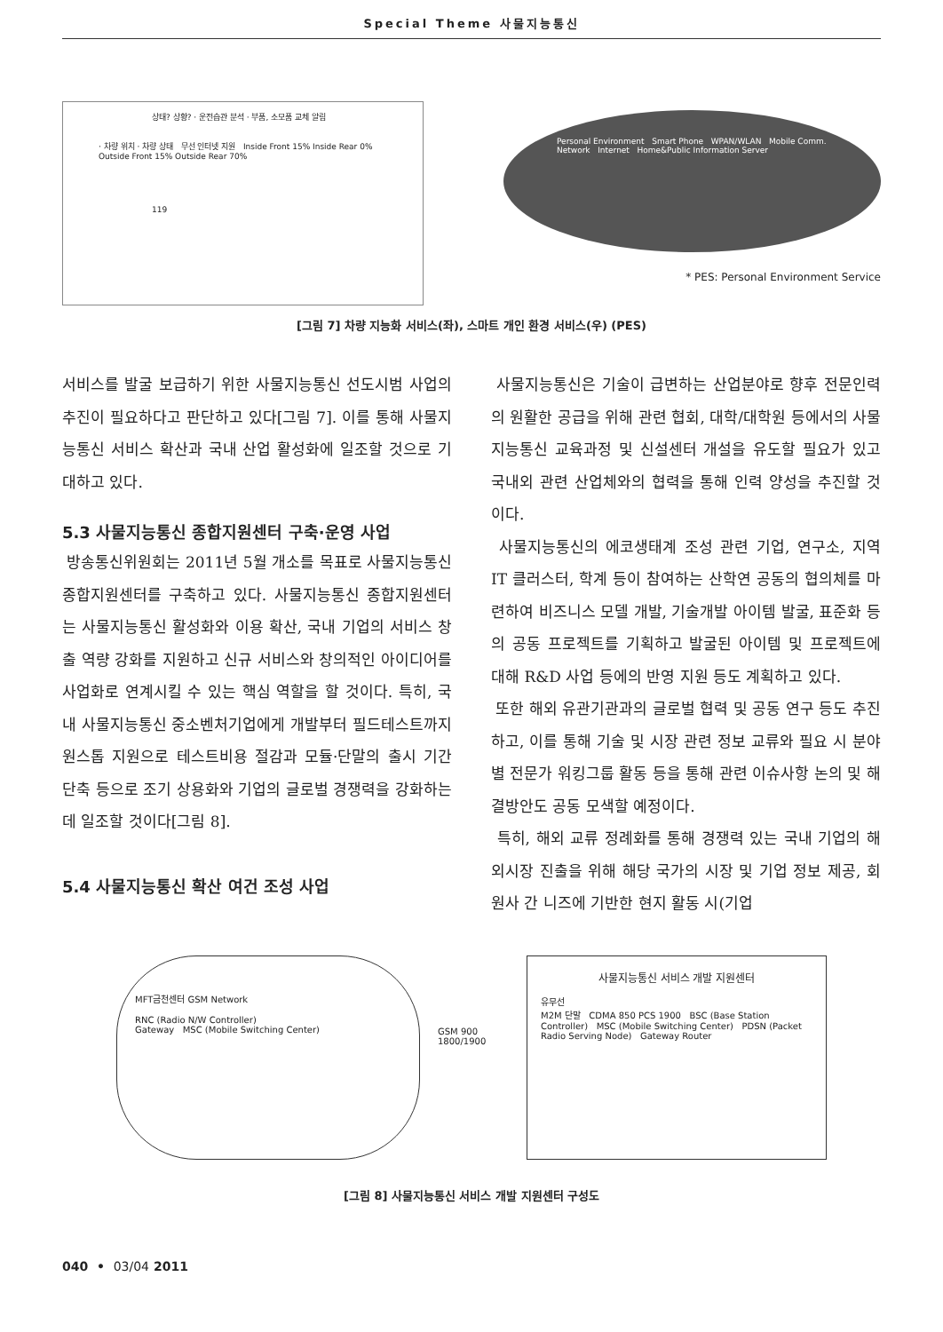Special Theme 사물지능통신
상태? 상황? · 운전습관 분석 · 부품, 소모품 교체 알림
· 차량 위치 · 차량 상태 무선 인터넷 지원 Inside Front 15% Inside Rear 0% Outside Front 15% Outside Rear 70%
119
Personal Environment Smart Phone WPAN/WLAN Mobile Comm. Network Internet Home&Public Information Server
* PES: Personal Environment Service
[그림 7] 차량 지능화 서비스(좌), 스마트 개인 환경 서비스(우) (PES)
서비스를 발굴 보급하기 위한 사물지능통신 선도시범 사업의 추진이 필요하다고 판단하고 있다[그림 7]. 이를 통해 사물지능통신 서비스 확산과 국내 산업 활성화에 일조할 것으로 기대하고 있다.
5.3 사물지능통신 종합지원센터 구축·운영 사업
방송통신위원회는 2011년 5월 개소를 목표로 사물지능통신 종합지원센터를 구축하고 있다. 사물지능통신 종합지원센터는 사물지능통신 활성화와 이용 확산, 국내 기업의 서비스 창출 역량 강화를 지원하고 신규 서비스와 창의적인 아이디어를 사업화로 연계시킬 수 있는 핵심 역할을 할 것이다. 특히, 국내 사물지능통신 중소벤처기업에게 개발부터 필드테스트까지 원스톱 지원으로 테스트비용 절감과 모듈·단말의 출시 기간 단축 등으로 조기 상용화와 기업의 글로벌 경쟁력을 강화하는데 일조할 것이다[그림 8].
5.4 사물지능통신 확산 여건 조성 사업
사물지능통신은 기술이 급변하는 산업분야로 향후 전문인력의 원활한 공급을 위해 관련 협회, 대학/대학원 등에서의 사물지능통신 교육과정 및 신설센터 개설을 유도할 필요가 있고 국내외 관련 산업체와의 협력을 통해 인력 양성을 추진할 것이다.
사물지능통신의 에코생태계 조성 관련 기업, 연구소, 지역 IT 클러스터, 학계 등이 참여하는 산학연 공동의 협의체를 마련하여 비즈니스 모델 개발, 기술개발 아이템 발굴, 표준화 등의 공동 프로젝트를 기획하고 발굴된 아이템 및 프로젝트에 대해 R&D 사업 등에의 반영 지원 등도 계획하고 있다.
또한 해외 유관기관과의 글로벌 협력 및 공동 연구 등도 추진하고, 이를 통해 기술 및 시장 관련 정보 교류와 필요 시 분야별 전문가 워킹그룹 활동 등을 통해 관련 이슈사항 논의 및 해결방안도 공동 모색할 예정이다.
특히, 해외 교류 정례화를 통해 경쟁력 있는 국내 기업의 해외시장 진출을 위해 해당 국가의 시장 및 기업 정보 제공, 회원사 간 니즈에 기반한 현지 활동 시(기업
MFT금천센터 GSM Network
RNC (Radio N/W Controller)
Gateway MSC (Mobile Switching Center)
GSM 900 1800/1900
사물지능통신 서비스 개발 지원센터
유무선
M2M 단말 CDMA 850 PCS 1900 BSC (Base Station Controller) MSC (Mobile Switching Center) PDSN (Packet Radio Serving Node) Gateway Router
[그림 8] 사물지능통신 서비스 개발 지원센터 구성도
040 • 03/04 2011